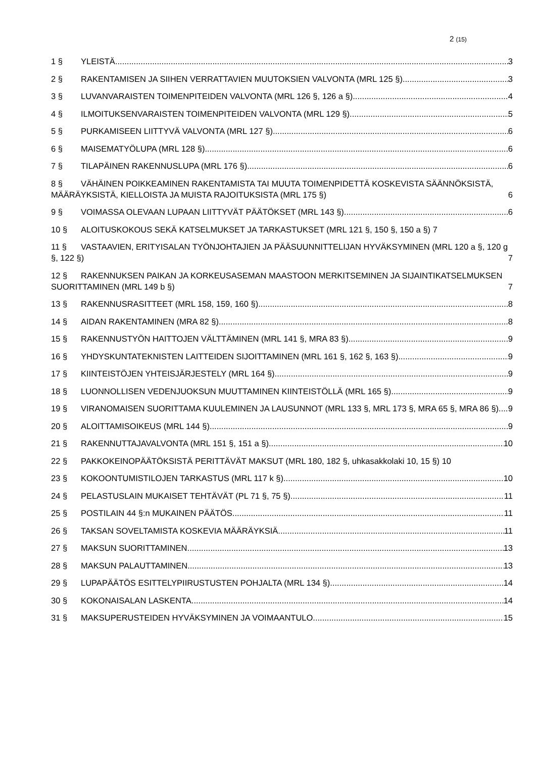2 (15)
1 § YLEISTÄ 3
2 § RAKENTAMISEN JA SIIHEN VERRATTAVIEN MUUTOKSIEN VALVONTA (MRL 125 §) 3
3 § LUVANVARAISTEN TOIMENPITEIDEN VALVONTA (MRL 126 §, 126 a §) 4
4 § ILMOITUKSENVARAISTEN TOIMENPITEIDEN VALVONTA (MRL 129 §) 5
5 § PURKAMISEEN LIITTYVÄ VALVONTA (MRL 127 §) 6
6 § MAISEMATYÖLUPA (MRL 128 §) 6
7 § TILAPÄINEN RAKENNUSLUPA (MRL 176 §) 6
8 § VÄHÄINEN POIKKEAMINEN RAKENTAMISTA TAI MUUTA TOIMENPIDETTÄ KOSKEVISTA SÄÄNNÖKSISTÄ, MÄÄRÄYKSISTÄ, KIELLOISTA JA MUISTA RAJOITUKSISTA (MRL 175 §) 6
9 § VOIMASSA OLEVAAN LUPAAN LIITTYVÄT PÄÄTÖKSET (MRL 143 §) 6
10 § ALOITUSKOKOUS SEKÄ KATSELMUKSET JA TARKASTUKSET (MRL 121 §, 150 §, 150 a §) 7
11 § VASTAAVIEN, ERITYISALAN TYÖNJOHTAJIEN JA PÄÄSUUNNITTELIJAN HYVÄKSYMINEN (MRL 120 a §, 120 g §, 122 §) 7
12 § RAKENNUKSEN PAIKAN JA KORKEUSASEMAN MAASTOON MERKITSEMINEN JA SIJAINTIKATSELMUKSEN SUORITTAMINEN (MRL 149 b §) 7
13 § RAKENNUSRASITTEET (MRL 158, 159, 160 §) 8
14 § AIDAN RAKENTAMINEN (MRA 82 §) 8
15 § RAKENNUSTYÖN HAITTOJEN VÄLTTÄMINEN (MRL 141 §, MRA 83 §) 9
16 § YHDYSKUNTATEKNISTEN LAITTEIDEN SIJOITTAMINEN (MRL 161 §, 162 §, 163 §) 9
17 § KIINTEISTÖJEN YHTEISJÄRJESTELY (MRL 164 §) 9
18 § LUONNOLLISEN VEDENJUOKSUN MUUTTAMINEN KIINTEISTÖLLÄ (MRL 165 §) 9
19 § VIRANOMAISEN SUORITTAMA KUULEMINEN JA LAUSUNNOT (MRL 133 §, MRL 173 §, MRA 65 §, MRA 86 §) 9
20 § ALOITTAMISOIKEUS (MRL 144 §) 9
21 § RAKENNUTTAJAVALVONTA (MRL 151 §, 151 a §) 10
22 § PAKKOKEINOPÄÄTÖKSISTÄ PERITTÄVÄT MAKSUT (MRL 180, 182 §, uhkasakkolaki 10, 15 §) 10
23 § KOKOONTUMISTILOJEN TARKASTUS (MRL 117 k §) 10
24 § PELASTUSLAIN MUKAISET TEHTÄVÄT (PL 71 §, 75 §) 11
25 § POSTILAIN 44 §:n MUKAINEN PÄÄTÖS 11
26 § TAKSAN SOVELTAMISTA KOSKEVIA MÄÄRÄYKSIÄ 11
27 § MAKSUN SUORITTAMINEN 13
28 § MAKSUN PALAUTTAMINEN 13
29 § LUPAPÄÄTÖS ESITTELYPIIRUSTUSTEN POHJALTA (MRL 134 §) 14
30 § KOKONAISALAN LASKENTA 14
31 § MAKSUPERUSTEIDEN HYVÄKSYMINEN JA VOIMAANTULO 15